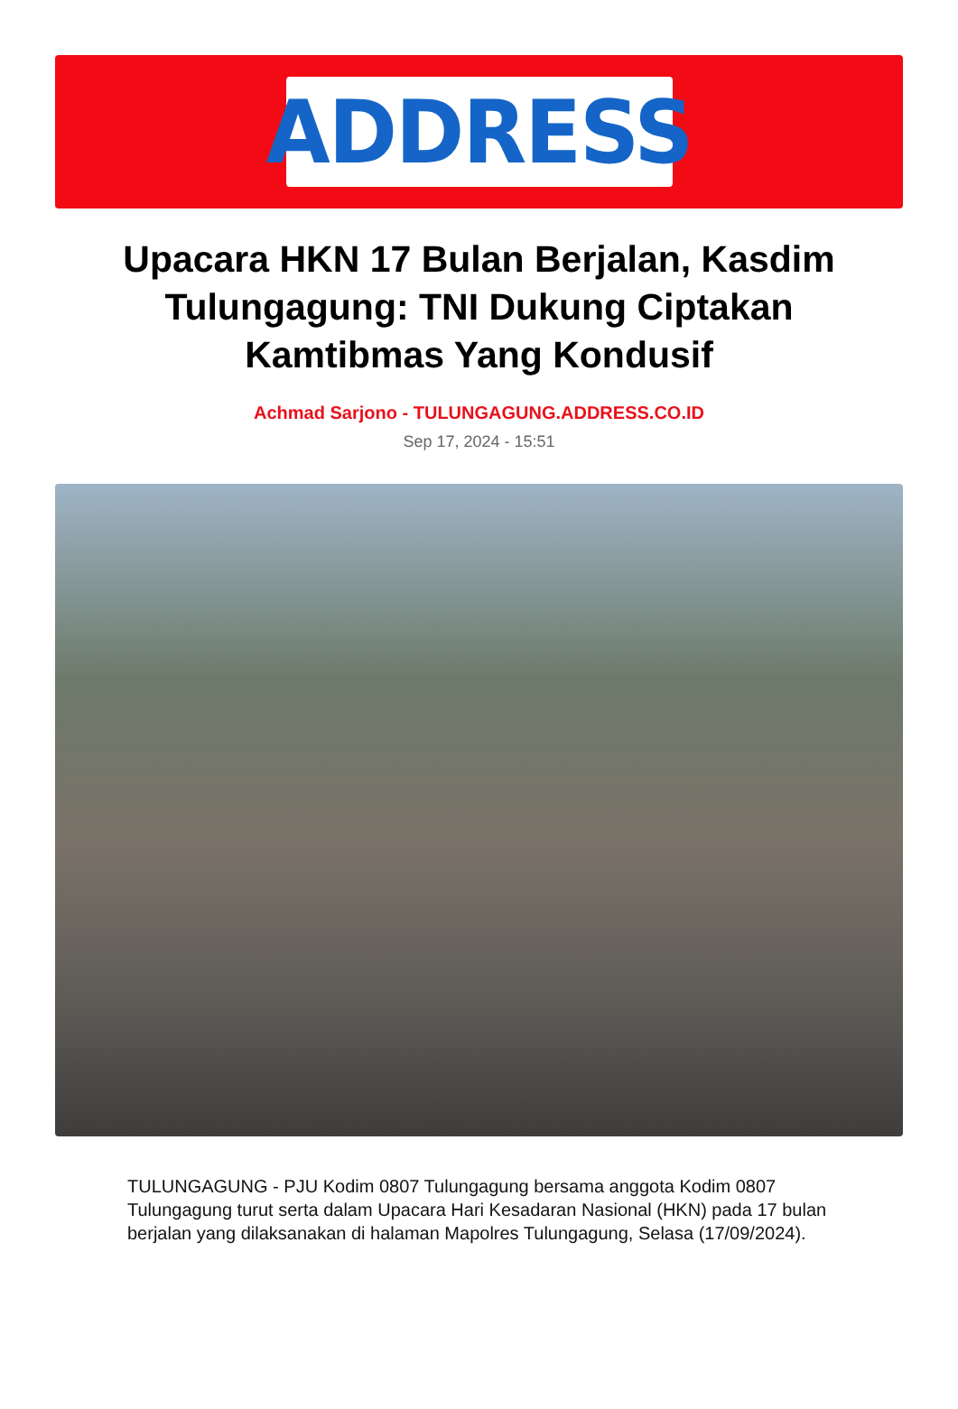ADDRESS
Upacara HKN 17 Bulan Berjalan, Kasdim Tulungagung: TNI Dukung Ciptakan Kamtibmas Yang Kondusif
Achmad Sarjono - TULUNGAGUNG.ADDRESS.CO.ID
Sep 17, 2024 - 15:51
TULUNGAGUNG - PJU Kodim 0807 Tulungagung bersama anggota Kodim 0807 Tulungagung turut serta dalam Upacara Hari Kesadaran Nasional (HKN) pada 17 bulan berjalan yang dilaksanakan di halaman Mapolres Tulungagung, Selasa (17/09/2024).